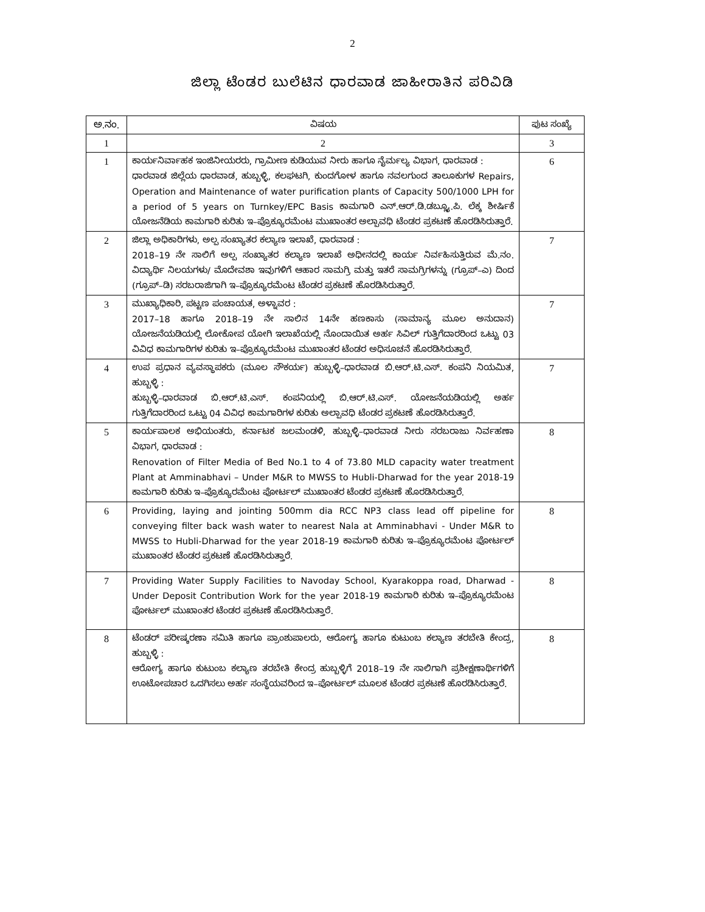2
ಜಿಲ್ಲಾ ಟೆಂಡರ ಬುಲೆಟಿನ ಧಾರವಾಡ ಜಾಹೀರಾತಿನ ಪರಿವಿಡಿ
| ಅ.ನಂ. | ವಿಷಯ | ಪುಟ ಸಂಖ್ಯೆ |
| --- | --- | --- |
| 1 | 2 | 3 |
| 1 | ಕಾರ್ಯನಿರ್ವಾಹಕ ಇಂಜಿನೀಯರರು, ಗ್ರಾಮೀಣ ಕುಡಿಯುವ ನೀರು ಹಾಗೂ ನೈರ್ಮಲ್ಯ ವಿಭಾಗ, ಧಾರವಾಡ : ಧಾರವಾಡ ಜಿಲ್ಲೆಯ ಧಾರವಾಡ, ಹುಬ್ಬಳ್ಳಿ, ಕಲಘಟಗಿ, ಕುಂದಗೋಳ ಹಾಗೂ ನವಲಗುಂದ ತಾಲೂಕುಗಳ Repairs, Operation and Maintenance of water purification plants of Capacity 500/1000 LPH for a period of 5 years on Turnkey/EPC Basis ಕಾಮಗಾರಿ ಎನ್.ಆರ್.ಡಿ.ಡಬ್ಲ್ಯೂ.ಪಿ. ಲೆಕ್ಕ ಶೀರ್ಷಿಕೆ ಯೋಜನೆಡಿಯ ಕಾಮಗಾರಿ ಕುರಿತು ಇ–ಪ್ರೊಕ್ಯೂರಮೆಂಟ ಮುಖಾಂತರ ಅಲ್ಪಾವಧಿ ಟೆಂಡರ ಪ್ರಕಟಣೆ ಹೊರಡಿಸಿರುತ್ತಾರೆ. | 6 |
| 2 | ಜಿಲ್ಲಾ ಅಧಿಕಾರಿಗಳು, ಅಲ್ಪ ಸಂಖ್ಯಾತರ ಕಲ್ಯಾಣ ಇಲಾಖೆ, ಧಾರವಾಡ : 2018–19 ನೇ ಸಾಲಿಗೆ ಅಲ್ಪ ಸಂಖ್ಯಾತರ ಕಲ್ಯಾಣ ಇಲಾಖೆ ಅಧೀನದಲ್ಲಿ ಕಾರ್ಯ ನಿರ್ವಹಿಸುತ್ತಿರುವ ಮೆ.ನಂ. ವಿದ್ಯಾರ್ಥಿ ನಿಲಯಗಳು/ ಮೊದೇವಶಾ ಇವುಗಳಿಗೆ ಆಹಾರ ಸಾಮಗ್ರಿ ಮತ್ತು ಇತರೆ ಸಾಮಗ್ರಿಗಳನ್ನು (ಗ್ರೂಪ್–ಎ) ದಿಂದ (ಗ್ರೂಪ್–ಡಿ) ಸರಬರಾಜಿಗಾಗಿ ಇ–ಪ್ರೊಕ್ಯೂರಮೆಂಟ ಟೆಂಡರ ಪ್ರಕಟಣೆ ಹೊರಡಿಸಿರುತ್ತಾರೆ. | 7 |
| 3 | ಮುಖ್ಯಾಧಿಕಾರಿ, ಪಟ್ಟಣ ಪಂಚಾಯತ, ಅಳ್ನಾವರ : 2017–18 ಹಾಗೂ 2018–19 ನೇ ಸಾಲಿನ 14ನೇ ಹಣಕಾಸು (ಸಾಮಾನ್ಯ ಮೂಲ ಅನುದಾನ) ಯೋಜನೆಯಡಿಯಲ್ಲಿ ಲೋಕೋಪ ಯೋಗಿ ಇಲಾಖೆಯಲ್ಲಿ ನೊಂದಾಯಿತ ಅರ್ಹ ಸಿವಿಲ್ ಗುತ್ತಿಗೆದಾರರಿಂದ ಒಟ್ಟು 03 ವಿವಿಧ ಕಾಮಗಾರಿಗಳ ಕುರಿತು ಇ–ಪ್ರೊಕ್ಯೂರಮೆಂಟ ಮುಖಾಂತರ ಟೆಂಡರ ಅಧಿಸೂಚನೆ ಹೊರಡಿಸಿರುತ್ತಾರೆ. | 7 |
| 4 | ಉಪ ಪ್ರಧಾನ ವ್ಯವಸ್ಥಾಪಕರು (ಮೂಲ ಸೌಕರ್ಯ) ಹುಬ್ಬಳ್ಳಿ–ಧಾರವಾಡ ಬಿ.ಆರ್.ಟಿ.ಎಸ್. ಕಂಪನಿ ನಿಯಮಿತ, ಹುಬ್ಬಳ್ಳಿ : ಹುಬ್ಬಳ್ಳಿ–ಧಾರವಾಡ ಬಿ.ಆರ್.ಟಿ.ಎಸ್. ಕಂಪನಿಯಲ್ಲಿ ಬಿ.ಆರ್.ಟಿ.ಎಸ್. ಯೋಜನೆಯಡಿಯಲ್ಲಿ ಅರ್ಹ ಗುತ್ತಿಗೆದಾರರಿಂದ ಒಟ್ಟು 04 ವಿವಿಧ ಕಾಮಗಾರಿಗಳ ಕುರಿತು ಅಲ್ಪಾವಧಿ ಟೆಂಡರ ಪ್ರಕಟಣೆ ಹೊರಡಿಸಿರುತ್ತಾರೆ. | 7 |
| 5 | ಕಾರ್ಯಪಾಲಕ ಅಭಿಯಂತರು, ಕರ್ನಾಟಕ ಜಲಮಂಡಳಿ, ಹುಬ್ಬಳ್ಳಿ–ಧಾರವಾಡ ನೀರು ಸರಬರಾಜು ನಿರ್ವಹಣಾ ವಿಭಾಗ, ಧಾರವಾಡ : Renovation of Filter Media of Bed No.1 to 4 of 73.80 MLD capacity water treatment Plant at Amminabhavi – Under M&R to MWSS to Hubli-Dharwad for the year 2018-19 ಕಾಮಗಾರಿ ಕುರಿತು ಇ–ಪ್ರೊಕ್ಯೂರಮೆಂಟ ಪೋರ್ಟಲ್ ಮುಖಾಂತರ ಟೆಂಡರ ಪ್ರಕಟಣೆ ಹೊರಡಿಸಿರುತ್ತಾರೆ. | 8 |
| 6 | Providing, laying and jointing 500mm dia RCC NP3 class lead off pipeline for conveying filter back wash water to nearest Nala at Amminabhavi - Under M&R to MWSS to Hubli-Dharwad for the year 2018-19 ಕಾಮಗಾರಿ ಕುರಿತು ಇ–ಪ್ರೊಕ್ಯೂರಮೆಂಟ ಪೋರ್ಟಲ್ ಮುಖಾಂತರ ಟೆಂಡರ ಪ್ರಕಟಣೆ ಹೊರಡಿಸಿರುತ್ತಾರೆ. | 8 |
| 7 | Providing Water Supply Facilities to Navoday School, Kyarakoppa road, Dharwad - Under Deposit Contribution Work for the year 2018-19 ಕಾಮಗಾರಿ ಕುರಿತು ಇ–ಪ್ರೊಕ್ಯೂರಮೆಂಟ ಪೋರ್ಟಲ್ ಮುಖಾಂತರ ಟೆಂಡರ ಪ್ರಕಟಣೆ ಹೊರಡಿಸಿರುತ್ತಾರೆ. | 8 |
| 8 | ಟೆಂಡರ್ ಪರೀಷ್ಕರಣಾ ಸಮಿತಿ ಹಾಗೂ ಪ್ರಾಂಶುಪಾಲರು, ಆರೋಗ್ಯ ಹಾಗೂ ಕುಟುಂಬ ಕಲ್ಯಾಣ ತರಬೇತಿ ಕೇಂದ್ರ, ಹುಬ್ಬಳ್ಳಿ : ಆರೋಗ್ಯ ಹಾಗೂ ಕುಟುಂಬ ಕಲ್ಯಾಣ ತರಬೇತಿ ಕೇಂದ್ರ ಹುಬ್ಬಳ್ಳಿಗೆ 2018–19 ನೇ ಸಾಲಿಗಾಗಿ ಪ್ರಶೀಕ್ಷಣಾರ್ಥಿಗಳಿಗೆ ಊಟೋಪಚಾರ ಒದಗಿಸಲು ಅರ್ಹ ಸಂಸ್ಥೆಯವರಿಂದ ಇ–ಪೋರ್ಟಲ್ ಮೂಲಕ ಟೆಂಡರ ಪ್ರಕಟಣೆ ಹೊರಡಿಸಿರುತ್ತಾರೆ. | 8 |